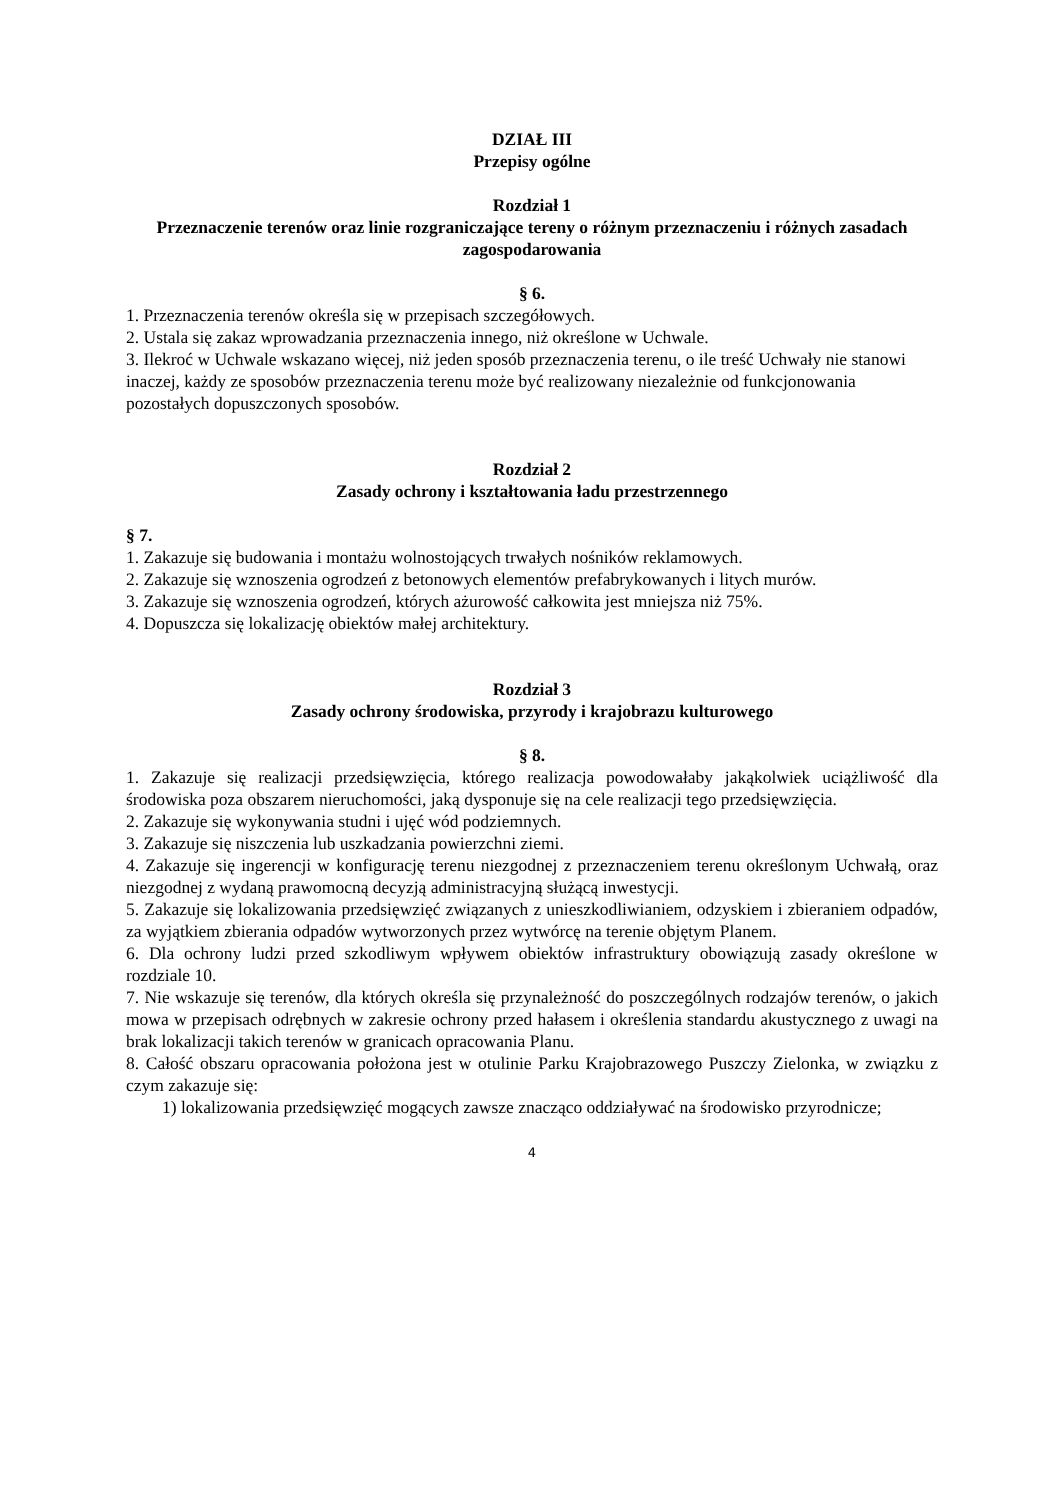DZIAŁ III
Przepisy ogólne
Rozdział 1
Przeznaczenie terenów oraz linie rozgraniczające tereny o różnym przeznaczeniu i różnych zasadach zagospodarowania
§ 6.
1. Przeznaczenia terenów określa się w przepisach szczegółowych.
2. Ustala się zakaz wprowadzania przeznaczenia innego, niż określone w Uchwale.
3. Ilekroć w Uchwale wskazano więcej, niż jeden sposób przeznaczenia terenu, o ile treść Uchwały nie stanowi inaczej, każdy ze sposobów przeznaczenia terenu może być realizowany niezależnie od funkcjonowania pozostałych dopuszczonych sposobów.
Rozdział 2
Zasady ochrony i kształtowania ładu przestrzennego
§ 7.
1. Zakazuje się budowania i montażu wolnostojących trwałych nośników reklamowych.
2. Zakazuje się wznoszenia ogrodzeń z betonowych elementów prefabrykowanych i litych murów.
3. Zakazuje się wznoszenia ogrodzeń, których ażurowość całkowita jest mniejsza niż 75%.
4. Dopuszcza się lokalizację obiektów małej architektury.
Rozdział 3
Zasady ochrony środowiska, przyrody i krajobrazu kulturowego
§ 8.
1. Zakazuje się realizacji przedsięwzięcia, którego realizacja powodowałaby jakąkolwiek uciążliwość dla środowiska poza obszarem nieruchomości, jaką dysponuje się na cele realizacji tego przedsięwzięcia.
2. Zakazuje się wykonywania studni i ujęć wód podziemnych.
3. Zakazuje się niszczenia lub uszkadzania powierzchni ziemi.
4. Zakazuje się ingerencji w konfigurację terenu niezgodnej z przeznaczeniem terenu określonym Uchwałą, oraz niezgodnej z wydaną prawomocną decyzją administracyjną służącą inwestycji.
5. Zakazuje się lokalizowania przedsięwzięć związanych z unieszkodliwianiem, odzyskiem i zbieraniem odpadów, za wyjątkiem zbierania odpadów wytworzonych przez wytwórcę na terenie objętym Planem.
6. Dla ochrony ludzi przed szkodliwym wpływem obiektów infrastruktury obowiązują zasady określone w rozdziale 10.
7. Nie wskazuje się terenów, dla których określa się przynależność do poszczególnych rodzajów terenów, o jakich mowa w przepisach odrębnych w zakresie ochrony przed hałasem i określenia standardu akustycznego z uwagi na brak lokalizacji takich terenów w granicach opracowania Planu.
8. Całość obszaru opracowania położona jest w otulinie Parku Krajobrazowego Puszczy Zielonka, w związku z czym zakazuje się:
1) lokalizowania przedsięwzięć mogących zawsze znacząco oddziaływać na środowisko przyrodnicze;
4